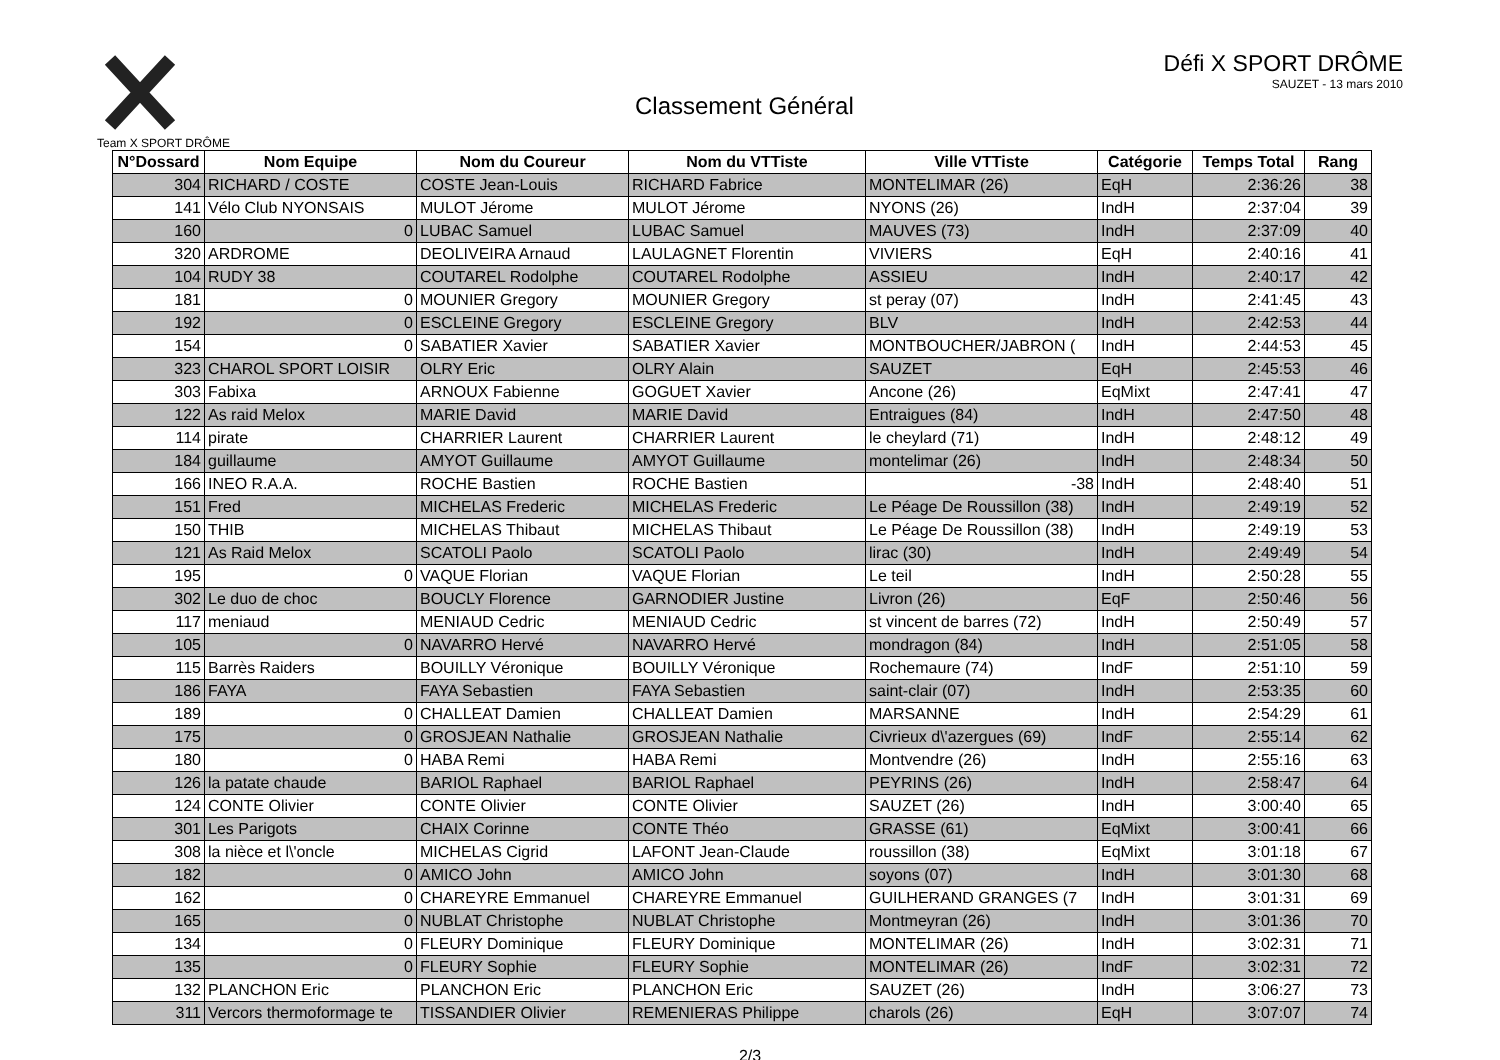Team X SPORT DRÔME
Classement Général
Défi X SPORT DRÔME
SAUZET - 13 mars 2010
| N°Dossard | Nom Equipe | Nom du Coureur | Nom du VTTiste | Ville VTTiste | Catégorie | Temps Total | Rang |
| --- | --- | --- | --- | --- | --- | --- | --- |
| 304 | RICHARD / COSTE | COSTE Jean-Louis | RICHARD Fabrice | MONTELIMAR (26) | EqH | 2:36:26 | 38 |
| 141 | Vélo Club NYONSAIS | MULOT Jérome | MULOT Jérome | NYONS (26) | IndH | 2:37:04 | 39 |
| 160 | 0 | LUBAC Samuel | LUBAC Samuel | MAUVES (73) | IndH | 2:37:09 | 40 |
| 320 | ARDROME | DEOLIVEIRA Arnaud | LAULAGNET Florentin | VIVIERS | EqH | 2:40:16 | 41 |
| 104 | RUDY 38 | COUTAREL Rodolphe | COUTAREL Rodolphe | ASSIEU | IndH | 2:40:17 | 42 |
| 181 | 0 | MOUNIER Gregory | MOUNIER Gregory | st peray (07) | IndH | 2:41:45 | 43 |
| 192 | 0 | ESCLEINE Gregory | ESCLEINE Gregory | BLV | IndH | 2:42:53 | 44 |
| 154 | 0 | SABATIER Xavier | SABATIER Xavier | MONTBOUCHER/JABRON ( | IndH | 2:44:53 | 45 |
| 323 | CHAROL SPORT LOISIR | OLRY Eric | OLRY Alain | SAUZET | EqH | 2:45:53 | 46 |
| 303 | Fabixa | ARNOUX Fabienne | GOGUET Xavier | Ancone (26) | EqMixt | 2:47:41 | 47 |
| 122 | As raid Melox | MARIE David | MARIE David | Entraigues (84) | IndH | 2:47:50 | 48 |
| 114 | pirate | CHARRIER Laurent | CHARRIER Laurent | le cheylard (71) | IndH | 2:48:12 | 49 |
| 184 | guillaume | AMYOT Guillaume | AMYOT Guillaume | montelimar (26) | IndH | 2:48:34 | 50 |
| 166 | INEO R.A.A. | ROCHE Bastien | ROCHE Bastien | -38 | IndH | 2:48:40 | 51 |
| 151 | Fred | MICHELAS Frederic | MICHELAS Frederic | Le Péage De Roussillon (38) | IndH | 2:49:19 | 52 |
| 150 | THIB | MICHELAS Thibaut | MICHELAS Thibaut | Le Péage De Roussillon (38) | IndH | 2:49:19 | 53 |
| 121 | As Raid Melox | SCATOLI Paolo | SCATOLI Paolo | lirac (30) | IndH | 2:49:49 | 54 |
| 195 | 0 | VAQUE Florian | VAQUE Florian | Le teil | IndH | 2:50:28 | 55 |
| 302 | Le duo de choc | BOUCLY Florence | GARNODIER Justine | Livron (26) | EqF | 2:50:46 | 56 |
| 117 | meniaud | MENIAUD Cedric | MENIAUD Cedric | st vincent de barres (72) | IndH | 2:50:49 | 57 |
| 105 | 0 | NAVARRO Hervé | NAVARRO Hervé | mondragon (84) | IndH | 2:51:05 | 58 |
| 115 | Barrès Raiders | BOUILLY Véronique | BOUILLY Véronique | Rochemaure (74) | IndF | 2:51:10 | 59 |
| 186 | FAYA | FAYA Sebastien | FAYA Sebastien | saint-clair (07) | IndH | 2:53:35 | 60 |
| 189 | 0 | CHALLEAT Damien | CHALLEAT Damien | MARSANNE | IndH | 2:54:29 | 61 |
| 175 | 0 | GROSJEAN Nathalie | GROSJEAN Nathalie | Civrieux d\'azergues (69) | IndF | 2:55:14 | 62 |
| 180 | 0 | HABA Remi | HABA Remi | Montvendre (26) | IndH | 2:55:16 | 63 |
| 126 | la patate chaude | BARIOL Raphael | BARIOL Raphael | PEYRINS (26) | IndH | 2:58:47 | 64 |
| 124 | CONTE Olivier | CONTE Olivier | CONTE Olivier | SAUZET (26) | IndH | 3:00:40 | 65 |
| 301 | Les Parigots | CHAIX Corinne | CONTE Théo | GRASSE (61) | EqMixt | 3:00:41 | 66 |
| 308 | la nièce et l\'oncle | MICHELAS Cigrid | LAFONT Jean-Claude | roussillon (38) | EqMixt | 3:01:18 | 67 |
| 182 | 0 | AMICO John | AMICO John | soyons (07) | IndH | 3:01:30 | 68 |
| 162 | 0 | CHAREYRE Emmanuel | CHAREYRE Emmanuel | GUILHERAND GRANGES (7 | IndH | 3:01:31 | 69 |
| 165 | 0 | NUBLAT Christophe | NUBLAT Christophe | Montmeyran (26) | IndH | 3:01:36 | 70 |
| 134 | 0 | FLEURY Dominique | FLEURY Dominique | MONTELIMAR (26) | IndH | 3:02:31 | 71 |
| 135 | 0 | FLEURY Sophie | FLEURY Sophie | MONTELIMAR (26) | IndF | 3:02:31 | 72 |
| 132 | PLANCHON Eric | PLANCHON Eric | PLANCHON Eric | SAUZET (26) | IndH | 3:06:27 | 73 |
| 311 | Vercors thermoformage te | TISSANDIER Olivier | REMENIERAS Philippe | charols (26) | EqH | 3:07:07 | 74 |
2/3